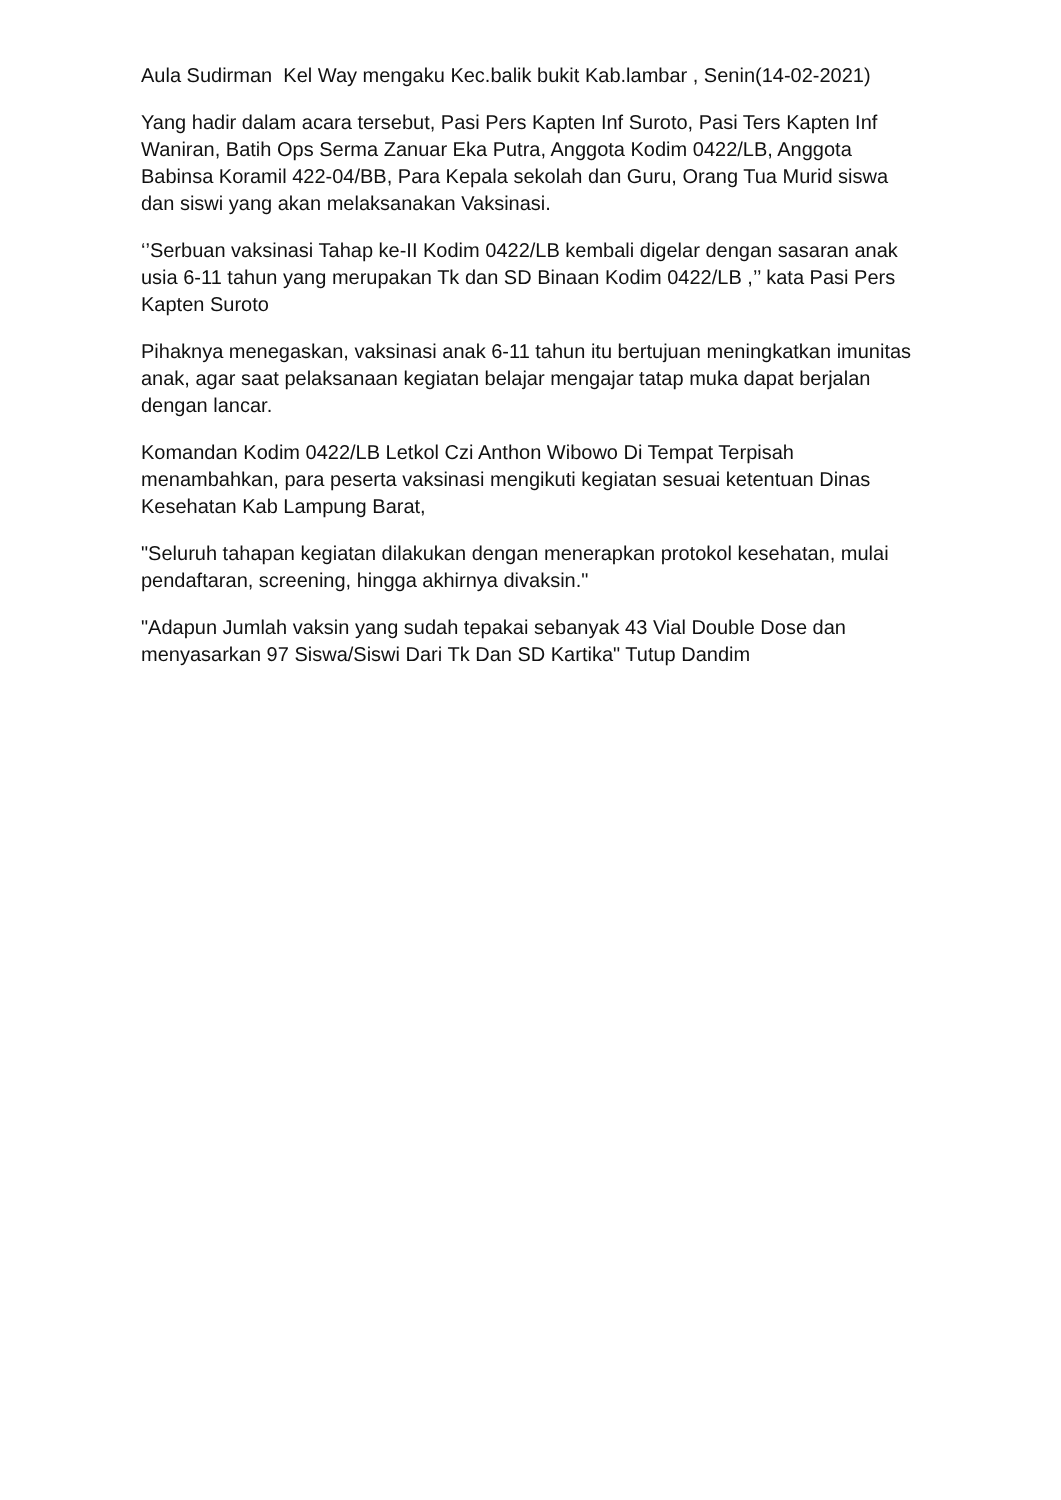Aula Sudirman Kel Way mengaku Kec.balik bukit Kab.lambar , Senin(14-02-2021)
Yang hadir dalam acara tersebut, Pasi Pers Kapten Inf Suroto, Pasi Ters Kapten Inf Waniran, Batih Ops Serma Zanuar Eka Putra, Anggota Kodim 0422/LB, Anggota Babinsa Koramil 422-04/BB, Para Kepala sekolah dan Guru, Orang Tua Murid siswa dan siswi yang akan melaksanakan Vaksinasi.
‘’Serbuan vaksinasi Tahap ke-II Kodim 0422/LB kembali digelar dengan sasaran anak usia 6-11 tahun yang merupakan Tk dan SD Binaan Kodim 0422/LB ,’’ kata Pasi Pers Kapten Suroto
Pihaknya menegaskan, vaksinasi anak 6-11 tahun itu bertujuan meningkatkan imunitas anak, agar saat pelaksanaan kegiatan belajar mengajar tatap muka dapat berjalan dengan lancar.
Komandan Kodim 0422/LB Letkol Czi Anthon Wibowo Di Tempat Terpisah menambahkan, para peserta vaksinasi mengikuti kegiatan sesuai ketentuan Dinas Kesehatan Kab Lampung Barat,
"Seluruh tahapan kegiatan dilakukan dengan menerapkan protokol kesehatan, mulai pendaftaran, screening, hingga akhirnya divaksin."
"Adapun Jumlah vaksin yang sudah tepakai sebanyak 43 Vial Double Dose dan menyasarkan 97 Siswa/Siswi Dari Tk Dan SD Kartika" Tutup Dandim